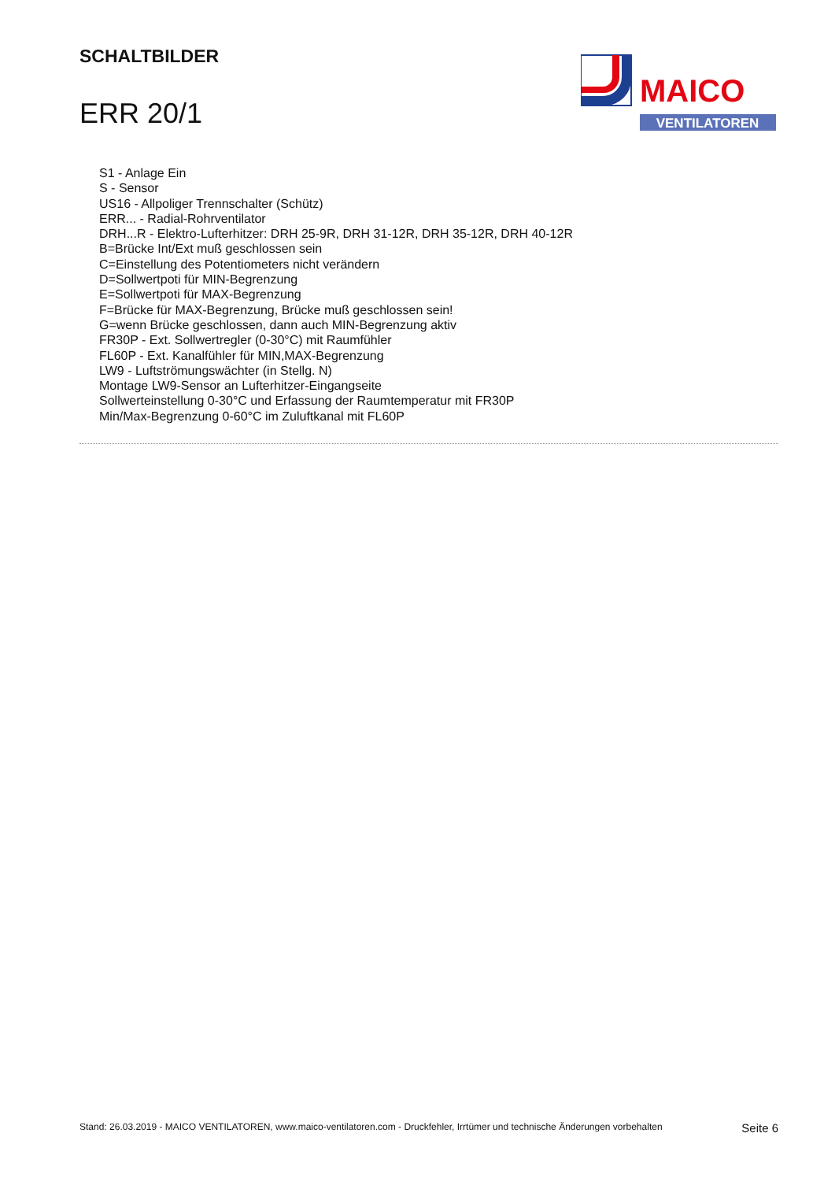SCHALTBILDER
ERR 20/1
MAICO
VENTILATOREN
S1 - Anlage Ein
S - Sensor
US16 - Allpoliger Trennschalter (Schütz)
ERR... - Radial-Rohrventilator
DRH...R - Elektro-Lufterhitzer: DRH 25-9R, DRH 31-12R, DRH 35-12R, DRH 40-12R
B=Brücke Int/Ext muß geschlossen sein
C=Einstellung des Potentiometers nicht verändern
D=Sollwertpoti für MIN-Begrenzung
E=Sollwertpoti für MAX-Begrenzung
F=Brücke für MAX-Begrenzung, Brücke muß geschlossen sein!
G=wenn Brücke geschlossen, dann auch MIN-Begrenzung aktiv
FR30P - Ext. Sollwertregler (0-30°C) mit Raumfühler
FL60P - Ext. Kanalfühler für MIN,MAX-Begrenzung
LW9 - Luftströmungswächter (in Stellg. N)
Montage LW9-Sensor an Lufterhitzer-Eingangseite
Sollwerteinstellung 0-30°C und Erfassung der Raumtemperatur mit FR30P
Min/Max-Begrenzung 0-60°C im Zuluftkanal mit FL60P
Stand: 26.03.2019 - MAICO VENTILATOREN, www.maico-ventilatoren.com - Druckfehler, Irrtümer und technische Änderungen vorbehalten Seite 6